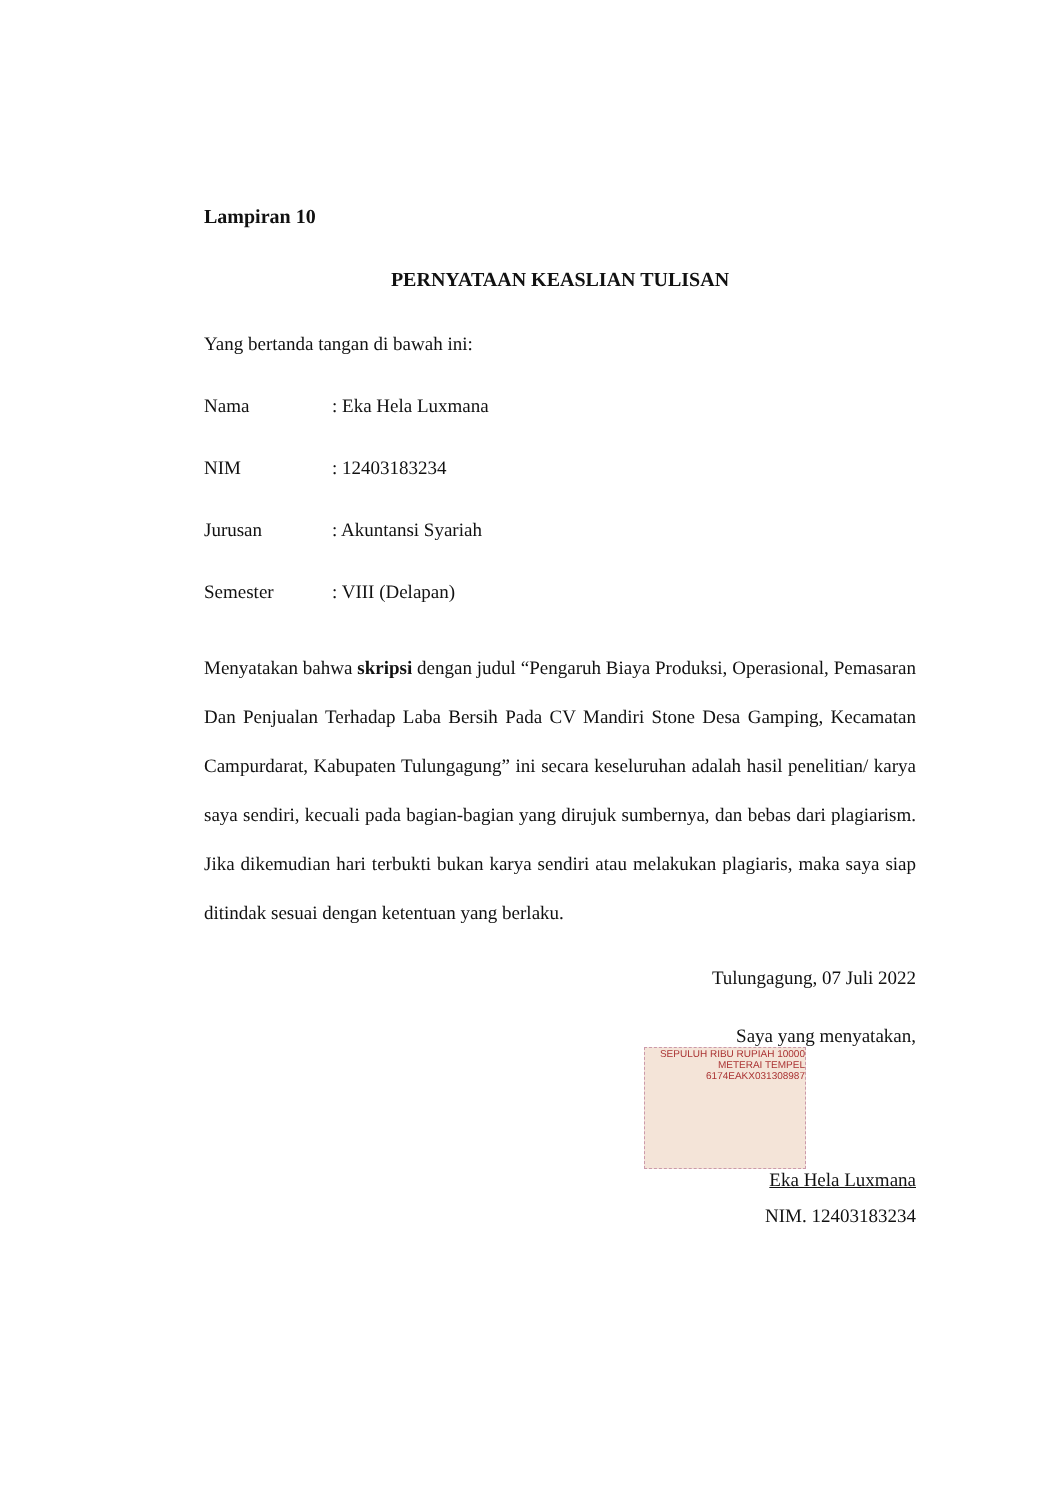Lampiran 10
PERNYATAAN KEASLIAN TULISAN
Yang bertanda tangan di bawah ini:
Nama: Eka Hela Luxmana
NIM: 12403183234
Jurusan: Akuntansi Syariah
Semester: VIII (Delapan)
Menyatakan bahwa skripsi dengan judul “Pengaruh Biaya Produksi, Operasional, Pemasaran Dan Penjualan Terhadap Laba Bersih Pada CV Mandiri Stone Desa Gamping, Kecamatan Campurdarat, Kabupaten Tulungagung” ini secara keseluruhan adalah hasil penelitian/ karya saya sendiri, kecuali pada bagian-bagian yang dirujuk sumbernya, dan bebas dari plagiarism. Jika dikemudian hari terbukti bukan karya sendiri atau melakukan plagiaris, maka saya siap ditindak sesuai dengan ketentuan yang berlaku.
Tulungagung, 07 Juli 2022
Saya yang menyatakan,
SEPULUH RIBU RUPIAH 10000 METERAI TEMPEL 6174EAKX031308987
Eka Hela Luxmana
NIM. 12403183234